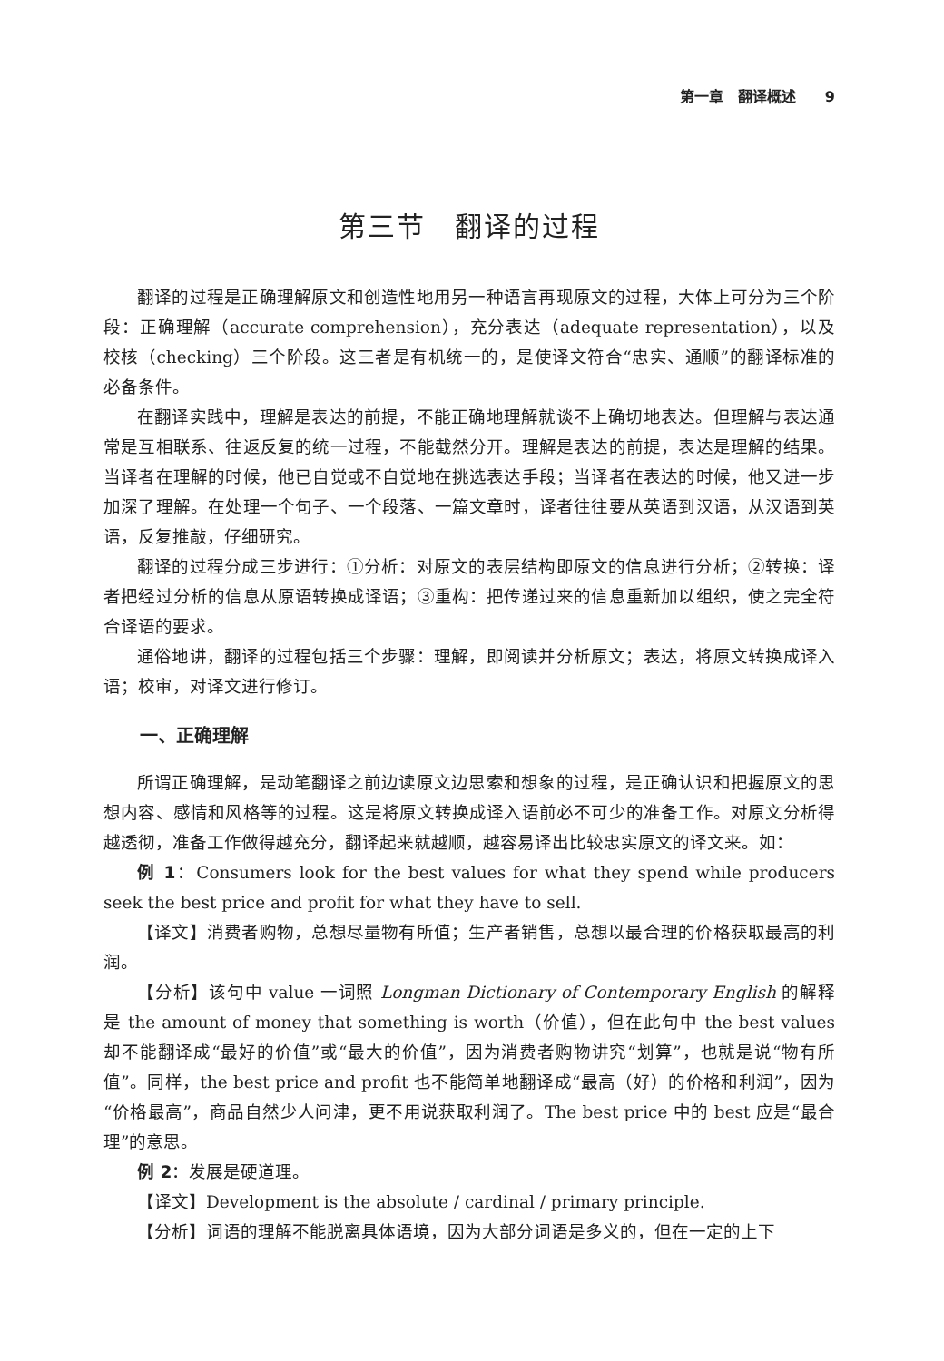第一章　翻译概述　　9
第三节　翻译的过程
翻译的过程是正确理解原文和创造性地用另一种语言再现原文的过程，大体上可分为三个阶段：正确理解（accurate comprehension），充分表达（adequate representation），以及校核（checking）三个阶段。这三者是有机统一的，是使译文符合“忠实、通顺”的翻译标准的必备条件。
在翻译实践中，理解是表达的前提，不能正确地理解就谈不上确切地表达。但理解与表达通常是互相联系、往返反复的统一过程，不能截然分开。理解是表达的前提，表达是理解的结果。当译者在理解的时候，他已自觉或不自觉地在挑选表达手段；当译者在表达的时候，他又进一步加深了理解。在处理一个句子、一个段落、一篇文章时，译者往往要从英语到汉语，从汉语到英语，反复推敲，仔细研究。
翻译的过程分成三步进行：①分析：对原文的表层结构即原文的信息进行分析；②转换：译者把经过分析的信息从原语转换成译语；③重构：把传递过来的信息重新加以组织，使之完全符合译语的要求。
通俗地讲，翻译的过程包括三个步骤：理解，即阅读并分析原文；表达，将原文转换成译入语；校审，对译文进行修订。
一、正确理解
所谓正确理解，是动笔翻译之前边读原文边思索和想象的过程，是正确认识和把握原文的思想内容、感情和风格等的过程。这是将原文转换成译入语前必不可少的准备工作。对原文分析得越透彻，准备工作做得越充分，翻译起来就越顺，越容易译出比较忠实原文的译文来。如：
例 1：Consumers look for the best values for what they spend while producers seek the best price and profit for what they have to sell.
【译文】消费者购物，总想尽量物有所值；生产者销售，总想以最合理的价格获取最高的利润。
【分析】该句中 value 一词照 Longman Dictionary of Contemporary English 的解释是 the amount of money that something is worth（价值），但在此句中 the best values 却不能翻译成“最好的价值”或“最大的价值”，因为消费者购物讲究“划算”，也就是说“物有所值”。同样，the best price and profit 也不能简单地翻译成“最高（好）的价格和利润”，因为“价格最高”，商品自然少人问津，更不用说获取利润了。The best price 中的 best 应是“最合理”的意思。
例 2：发展是硬道理。
【译文】Development is the absolute / cardinal / primary principle.
【分析】词语的理解不能脱离具体语境，因为大部分词语是多义的，但在一定的上下